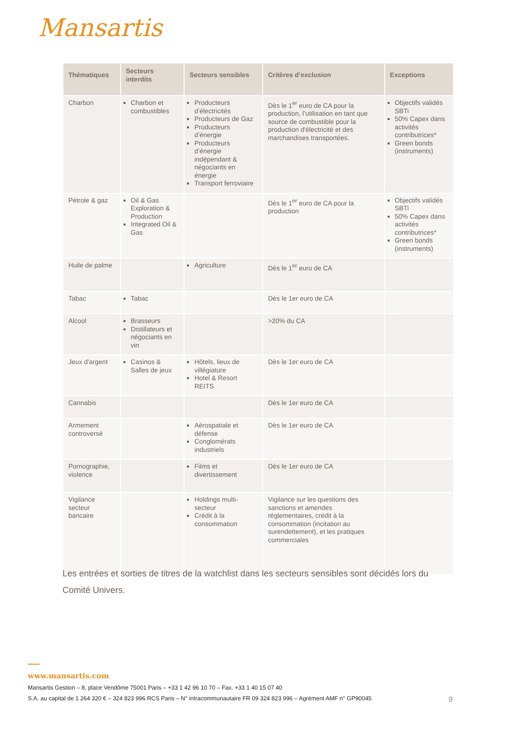Mansartis
| Thématiques | Secteurs interdits | Secteurs sensibles | Critères d’exclusion | Exceptions |
| --- | --- | --- | --- | --- |
| Charbon | Charbon et combustibles | Producteurs d’électricités Producteurs de Gaz Producteurs d’énergie Producteurs d’énergie indépendant & négociants en énergie Transport ferroviaire | Dès le 1<sup>er</sup> euro de CA pour la production, l’utilisation en tant que source de combustible pour la production d'électricité et des marchandises transportées. | Objectifs validés SBTi 50% Capex dans activités contributrices* Green bonds (instruments) |
| Pétrole & gaz | Oil & Gas Exploration & Production Integrated Oil & Gas | | Dès le 1<sup>er</sup> euro de CA pour la production | Objectifs validés SBTi 50% Capex dans activités contributrices* Green bonds (instruments) |
| Huile de palme | | Agriculture | Dès le 1<sup>er</sup> euro de CA | |
| Tabac | Tabac | | Dès le 1er euro de CA | |
| Alcool | Brasseurs Distillateurs et négociants en vin | | >20% du CA | |
| Jeux d'argent | Casinos & Salles de jeux | Hôtels, lieux de villégiature Hotel & Resort REITS | Dès le 1er euro de CA | |
| Cannabis | | | Dès le 1er euro de CA | |
| Armement controversé | | Aérospatiale et défense Conglomérats industriels | Dès le 1er euro de CA | |
| Pornographie, violence | | Films et divertissement | Dès le 1er euro de CA | |
| Vigilance secteur bancaire | | Holdings multi-secteur Crédit à la consommation | Vigilance sur les questions des sanctions et amendes réglementaires, crédit à la consommation (incitation au surendettement), et les pratiques commerciales | |
Les entrées et sorties de titres de la watchlist dans les secteurs sensibles sont décidés lors du Comité Univers.
www.mansartis.com
Mansartis Gestion – 8, place Vendôme 75001 Paris – +33 1 42 96 10 70 – Fax. +33 1 40 15 07 40
S.A. au capital de 1 264 320 € – 324 823 996 RCS Paris – N° intracommunautaire FR 09 324 823 996 – Agrément AMF n° GP90045 9